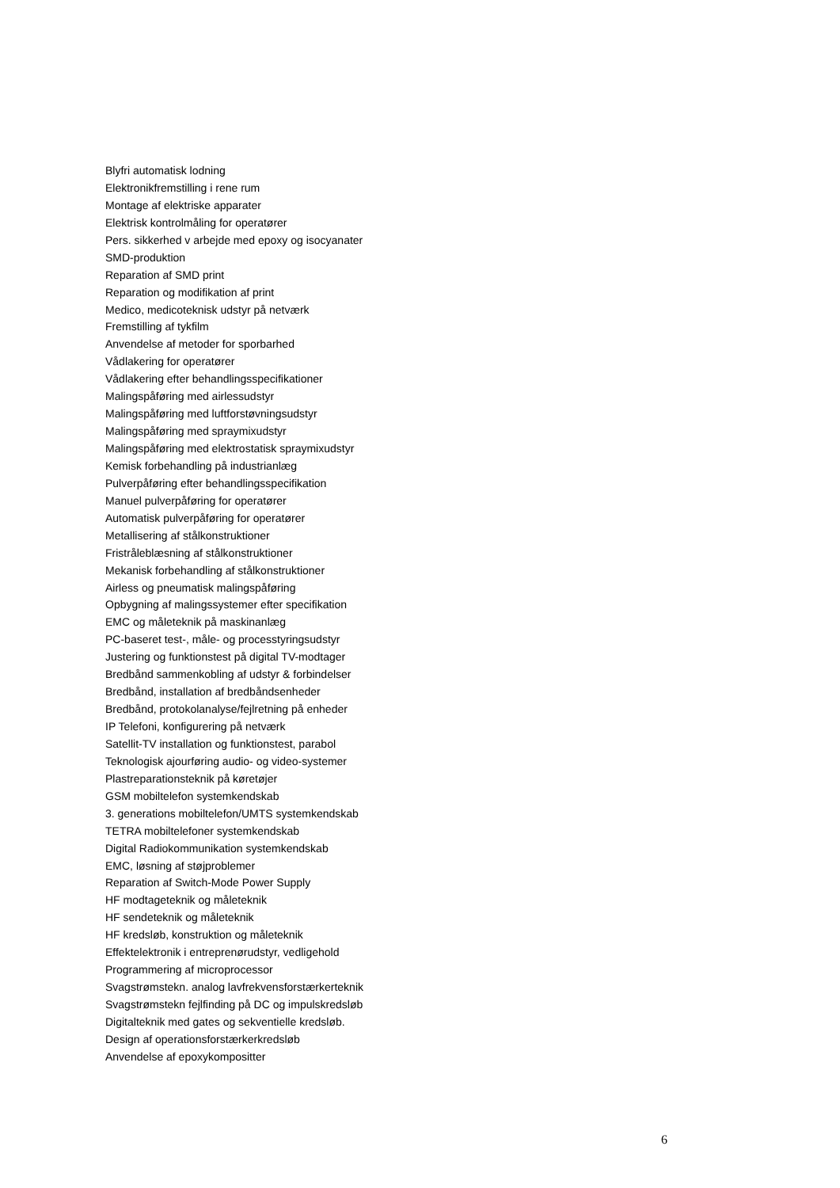Blyfri automatisk lodning
Elektronikfremstilling i rene rum
Montage af elektriske apparater
Elektrisk kontrolmåling for operatører
Pers. sikkerhed v arbejde med epoxy og isocyanater
SMD-produktion
Reparation af SMD print
Reparation og modifikation af print
Medico, medicoteknisk udstyr på netværk
Fremstilling af tykfilm
Anvendelse af metoder for sporbarhed
Vådlakering for operatører
Vådlakering efter behandlingsspecifikationer
Malingspåføring med airlessudstyr
Malingspåføring med luftforstøvningsudstyr
Malingspåføring med spraymixudstyr
Malingspåføring med elektrostatisk spraymixudstyr
Kemisk forbehandling på industrianlæg
Pulverpåføring efter behandlingsspecifikation
Manuel pulverpåføring for operatører
Automatisk pulverpåføring for operatører
Metallisering af stålkonstruktioner
Fristråleblæsning af stålkonstruktioner
Mekanisk forbehandling af stålkonstruktioner
Airless og pneumatisk malingspåføring
Opbygning af malingssystemer efter specifikation
EMC og måleteknik på maskinanlæg
PC-baseret test-, måle- og processtyringsudstyr
Justering og funktionstest på digital TV-modtager
Bredbånd sammenkobling af udstyr & forbindelser
Bredbånd, installation af bredbåndsenheder
Bredbånd, protokolanalyse/fejlretning på enheder
IP Telefoni, konfigurering på netværk
Satellit-TV installation og funktionstest, parabol
Teknologisk ajourføring audio- og video-systemer
Plastreparationsteknik på køretøjer
GSM mobiltelefon systemkendskab
3. generations mobiltelefon/UMTS systemkendskab
TETRA mobiltelefoner systemkendskab
Digital Radiokommunikation systemkendskab
EMC, løsning af støjproblemer
Reparation af Switch-Mode Power Supply
HF modtageteknik og måleteknik
HF sendeteknik og måleteknik
HF kredsløb, konstruktion og måleteknik
Effektelektronik i entreprenørudstyr, vedligehold
Programmering af microprocessor
Svagstrømstekn. analog lavfrekvensforstærkerteknik
Svagstrømstekn fejlfinding på DC og impulskredsløb
Digitalteknik med gates og sekventielle kredsløb.
Design af operationsforstærkerkredsløb
Anvendelse af epoxykompositter
6